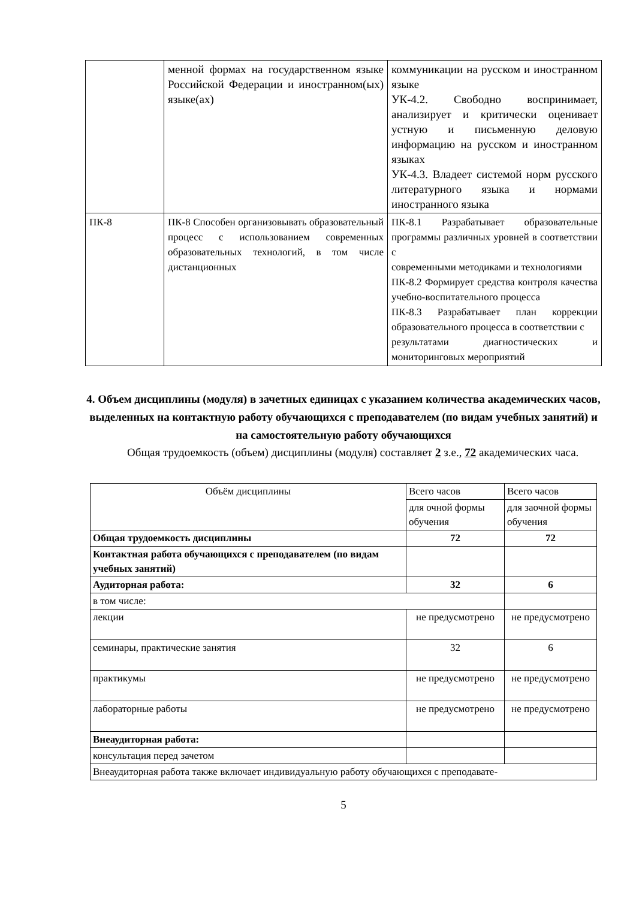| | менной формах на государственном языке Российской Федерации и иностранном(ых) языке(ах) | коммуникации на русском и иностранном языке УК-4.2. Свободно воспринимает, анализирует и критически оценивает устную и письменную деловую информацию на русском и иностранном языках УК-4.3. Владеет системой норм русского литературного языка и нормами иностранного языка |
| ПК-8 | ПК-8 Способен организовывать образовательный процесс с использованием современных образовательных технологий, в том числе дистанционных | ПК-8.1 Разрабатывает образовательные программы различных уровней в соответствии с современными методиками и технологиями ПК-8.2 Формирует средства контроля качества учебно-воспитательного процесса ПК-8.3 Разрабатывает план коррекции образовательного процесса в соответствии с результатами диагностических и мониторинговых мероприятий |
4. Объем дисциплины (модуля) в зачетных единицах с указанием количества академических часов, выделенных на контактную работу обучающихся с преподавателем (по видам учебных занятий) и на самостоятельную работу обучающихся
Общая трудоемкость (объем) дисциплины (модуля) составляет 2 з.е., 72 академических часа.
| Объём дисциплины | Всего часов | Всего часов |
| | для очной формы обучения | для заочной формы обучения |
| Общая трудоемкость дисциплины | 72 | 72 |
| Контактная работа обучающихся с преподавателем (по видам учебных занятий) | | |
| Аудиторная работа: | 32 | 6 |
| в том числе: | | |
| лекции | не предусмотрено | не предусмотрено |
| семинары, практические занятия | 32 | 6 |
| практикумы | не предусмотрено | не предусмотрено |
| лабораторные работы | не предусмотрено | не предусмотрено |
| Внеаудиторная работа: | | |
| консультация перед зачетом | | |
| Внеаудиторная работа также включает индивидуальную работу обучающихся с преподавате- | | |
5